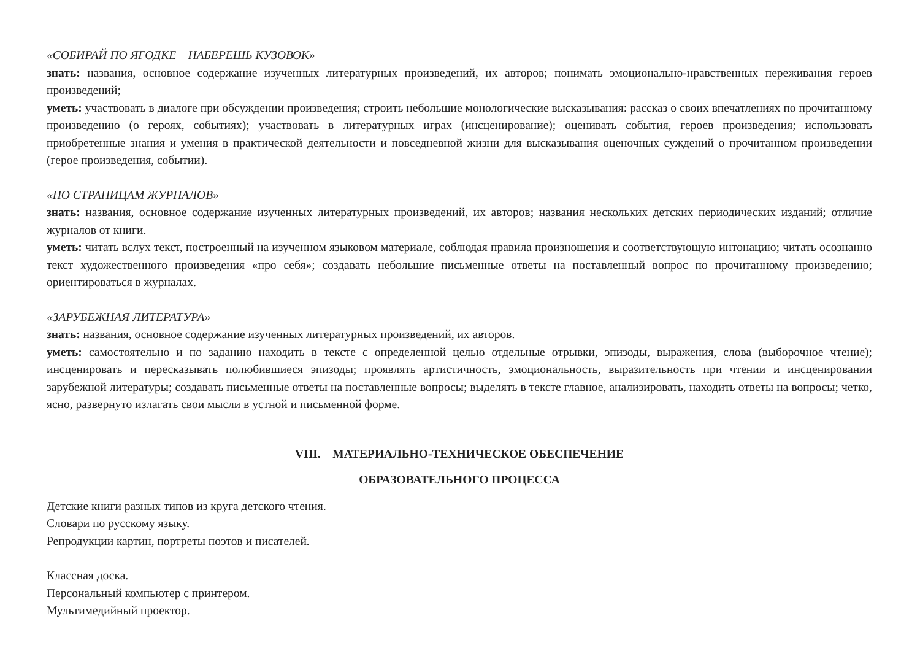«СОБИРАЙ ПО ЯГОДКЕ – НАБЕРЕШЬ КУЗОВОК»
знать: названия, основное содержание изученных литературных произведений, их авторов; понимать эмоционально-нравственных переживания героев произведений;
уметь: участвовать в диалоге при обсуждении произведения; строить небольшие монологические высказывания: рассказ о своих впечатлениях по прочитанному произведению (о героях, событиях); участвовать в литературных играх (инсценирование); оценивать события, героев произведения; использовать приобретенные знания и умения в практической деятельности и повседневной жизни для высказывания оценочных суждений о прочитанном произведении (герое произведения, событии).
«ПО СТРАНИЦАМ ЖУРНАЛОВ»
знать: названия, основное содержание изученных литературных произведений, их авторов; названия нескольких детских периодических изданий; отличие журналов от книги.
уметь: читать вслух текст, построенный на изученном языковом материале, соблюдая правила произношения и соответствующую интонацию; читать осознанно текст художественного произведения «про себя»; создавать небольшие письменные ответы на поставленный вопрос по прочитанному произведению; ориентироваться в журналах.
«ЗАРУБЕЖНАЯ ЛИТЕРАТУРА»
знать: названия, основное содержание изученных литературных произведений, их авторов.
уметь: самостоятельно и по заданию находить в тексте с определенной целью отдельные отрывки, эпизоды, выражения, слова (выборочное чтение); инсценировать и пересказывать полюбившиеся эпизоды; проявлять артистичность, эмоциональность, выразительность при чтении и инсценировании зарубежной литературы; создавать письменные ответы на поставленные вопросы; выделять в тексте главное, анализировать, находить ответы на вопросы; четко, ясно, развернуто излагать свои мысли в устной и письменной форме.
VIII. МАТЕРИАЛЬНО-ТЕХНИЧЕСКОЕ ОБЕСПЕЧЕНИЕ
ОБРАЗОВАТЕЛЬНОГО ПРОЦЕССА
Детские книги разных типов из круга детского чтения.
Словари по русскому языку.
Репродукции картин, портреты поэтов и писателей.
Классная доска.
Персональный компьютер с принтером.
Мультимедийный проектор.